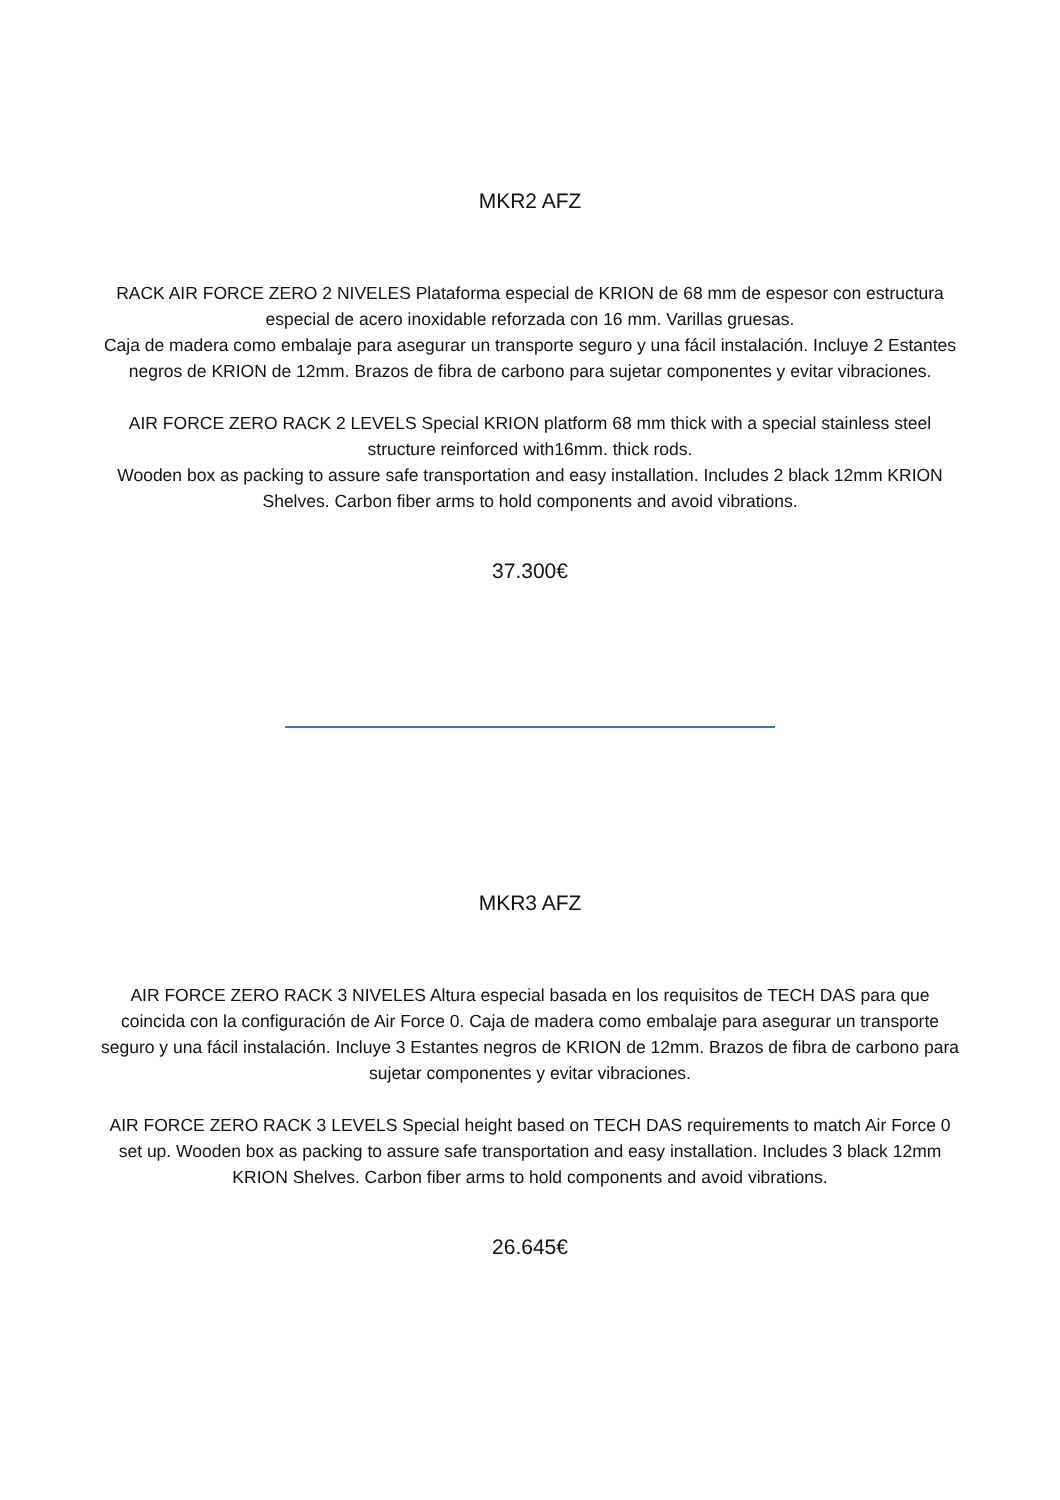MKR2 AFZ
RACK AIR FORCE ZERO 2 NIVELES Plataforma especial de KRION de 68 mm de espesor con estructura especial de acero inoxidable reforzada con 16 mm. Varillas gruesas.
Caja de madera como embalaje para asegurar un transporte seguro y una fácil instalación. Incluye 2 Estantes negros de KRION de 12mm. Brazos de fibra de carbono para sujetar componentes y evitar vibraciones.
AIR FORCE ZERO RACK 2 LEVELS Special KRION platform 68 mm thick with a special stainless steel structure reinforced with16mm. thick rods.
Wooden box as packing to assure safe transportation and easy installation. Includes 2 black 12mm KRION Shelves. Carbon fiber arms to hold components and avoid vibrations.
37.300€
MKR3 AFZ
AIR FORCE ZERO RACK 3 NIVELES Altura especial basada en los requisitos de TECH DAS para que coincida con la configuración de Air Force 0. Caja de madera como embalaje para asegurar un transporte seguro y una fácil instalación. Incluye 3 Estantes negros de KRION de 12mm. Brazos de fibra de carbono para sujetar componentes y evitar vibraciones.
AIR FORCE ZERO RACK 3 LEVELS Special height based on TECH DAS requirements to match Air Force 0 set up. Wooden box as packing to assure safe transportation and easy installation. Includes 3 black 12mm KRION Shelves. Carbon fiber arms to hold components and avoid vibrations.
26.645€